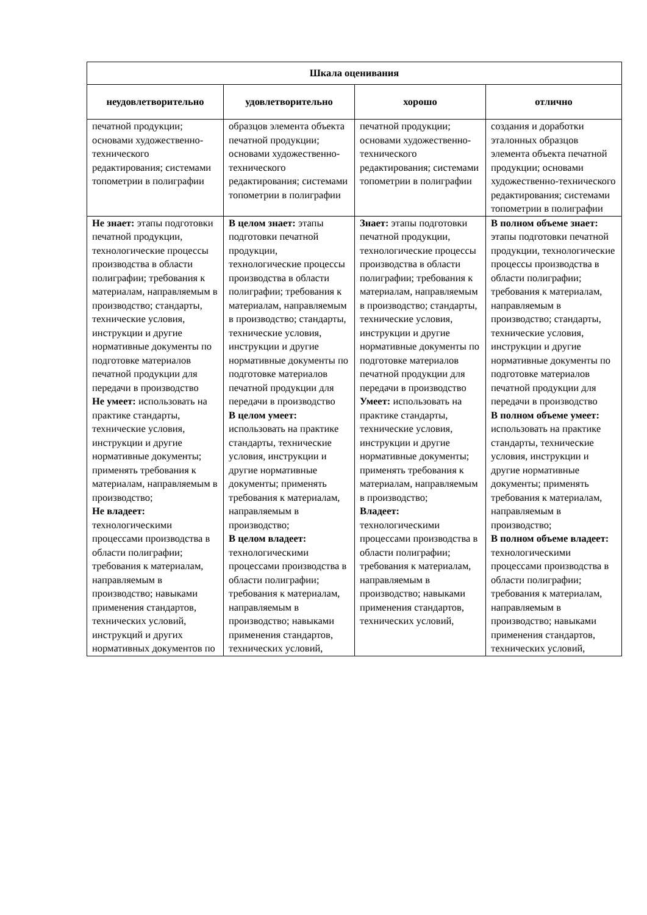| Шкала оценивания | | | |
| --- | --- | --- | --- |
| неудовлетворительно | удовлетворительно | хорошо | отлично |
| печатной продукции; основами художественно-технического редактирования; системами топометрии в полиграфии | образцов элемента объекта печатной продукции; основами художественно-технического редактирования; системами топометрии в полиграфии | печатной продукции; основами художественно-технического редактирования; системами топометрии в полиграфии | создания и доработки эталонных образцов элемента объекта печатной продукции; основами художественно-технического редактирования; системами топометрии в полиграфии |
| Не знает: этапы подготовки печатной продукции, технологические процессы производства в области полиграфии; требования к материалам, направляемым в производство; стандарты, технические условия, инструкции и другие нормативные документы по подготовке материалов печатной продукции для передачи в производство Не умеет: использовать на практике стандарты, технические условия, инструкции и другие нормативные документы; применять требования к материалам, направляемым в производство; Не владеет: технологическими процессами производства в области полиграфии; требования к материалам, направляемым в производство; навыками применения стандартов, технических условий, инструкций и других нормативных документов по | В целом знает: этапы подготовки печатной продукции, технологические процессы производства в области полиграфии; требования к материалам, направляемым в производство; стандарты, технические условия, инструкции и другие нормативные документы по подготовке материалов печатной продукции для передачи в производство В целом умеет: использовать на практике стандарты, технические условия, инструкции и другие нормативные документы; применять требования к материалам, направляемым в производство; В целом владеет: технологическими процессами производства в области полиграфии; требования к материалам, направляемым в производство; навыками применения стандартов, технических условий, | Знает: этапы подготовки печатной продукции, технологические процессы производства в области полиграфии; требования к материалам, направляемым в производство; стандарты, технические условия, инструкции и другие нормативные документы по подготовке материалов печатной продукции для передачи в производство Умеет: использовать на практике стандарты, технические условия, инструкции и другие нормативные документы; применять требования к материалам, направляемым в производство; Владеет: технологическими процессами производства в области полиграфии; требования к материалам, направляемым в производство; навыками применения стандартов, технических условий, | В полном объеме знает: этапы подготовки печатной продукции, технологические процессы производства в области полиграфии; требования к материалам, направляемым в производство; стандарты, технические условия, инструкции и другие нормативные документы по подготовке материалов печатной продукции для передачи в производство В полном объеме умеет: использовать на практике стандарты, технические условия, инструкции и другие нормативные документы; применять требования к материалам, направляемым в производство; В полном объеме владеет: технологическими процессами производства в области полиграфии; требования к материалам, направляемым в производство; навыками применения стандартов, технических условий, |